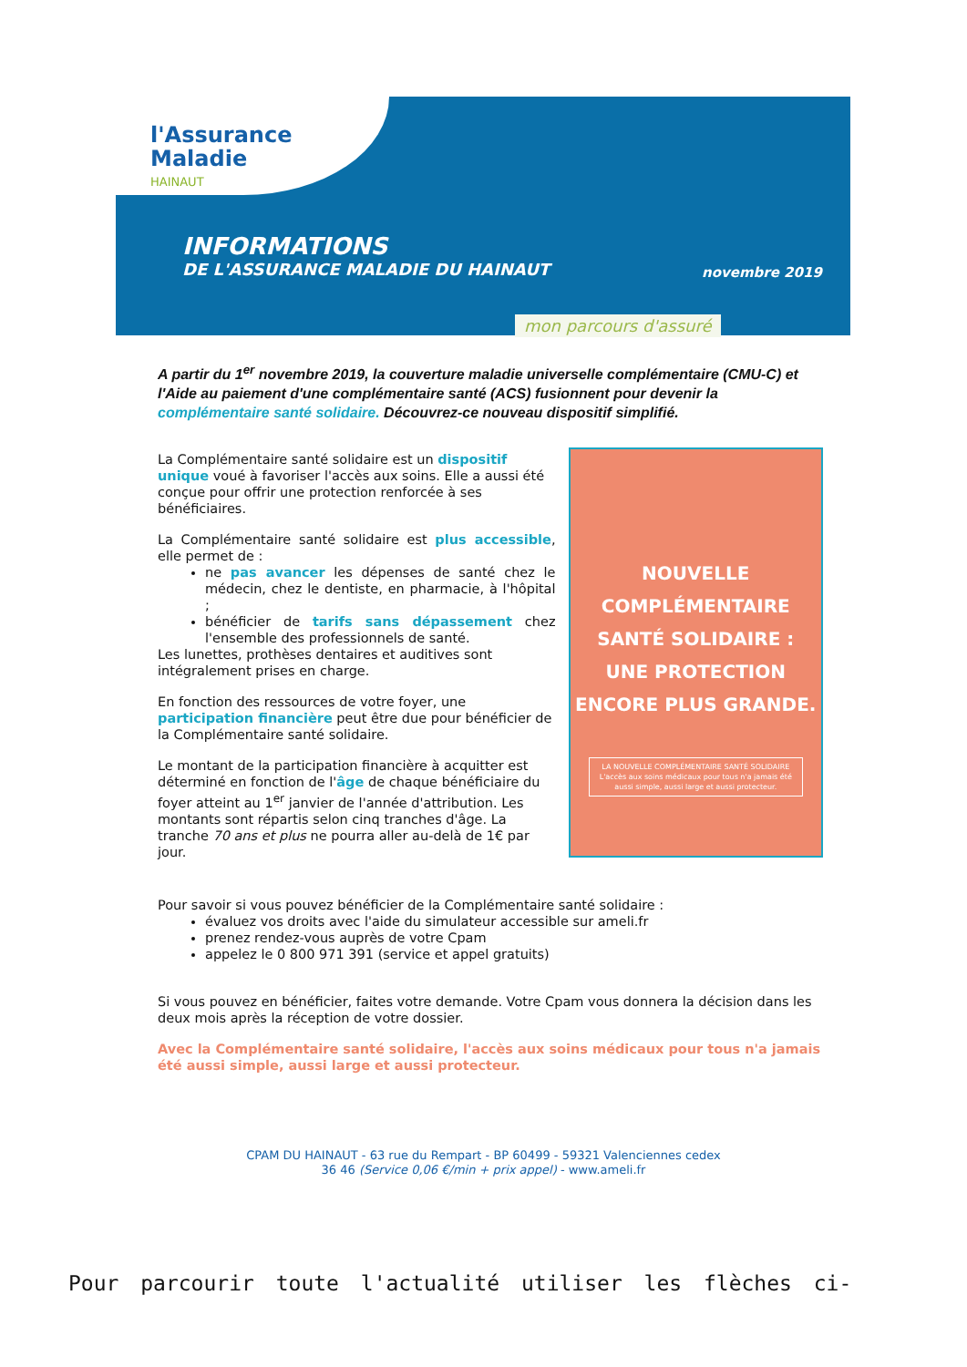l'Assurance
Maladie
HAINAUT
INFORMATIONS
DE L'ASSURANCE MALADIE DU HAINAUT
novembre 2019
mon parcours d'assuré
A partir du 1<sup>er</sup> novembre 2019, la couverture maladie universelle complémentaire (CMU-C) et l'Aide au paiement d'une complémentaire santé (ACS) fusionnent pour devenir la complémentaire santé solidaire. Découvrez-ce nouveau dispositif simplifié.
La Complémentaire santé solidaire est un dispositif unique voué à favoriser l'accès aux soins. Elle a aussi été conçue pour offrir une protection renforcée à ses bénéficiaires.
La Complémentaire santé solidaire est plus accessible, elle permet de :
ne pas avancer les dépenses de santé chez le médecin, chez le dentiste, en pharmacie, à l'hôpital ;
bénéficier de tarifs sans dépassement chez l'ensemble des professionnels de santé.
Les lunettes, prothèses dentaires et auditives sont intégralement prises en charge.
En fonction des ressources de votre foyer, une participation financière peut être due pour bénéficier de la Complémentaire santé solidaire.
Le montant de la participation financière à acquitter est déterminé en fonction de l'âge de chaque bénéficiaire du foyer atteint au 1<sup>er</sup> janvier de l'année d'attribution. Les montants sont répartis selon cinq tranches d'âge. La tranche 70 ans et plus ne pourra aller au-delà de 1€ par jour.
NOUVELLE
COMPLÉMENTAIRE
SANTÉ SOLIDAIRE :
UNE PROTECTION
ENCORE PLUS GRANDE.
LA NOUVELLE COMPLÉMENTAIRE SANTÉ SOLIDAIRE
L'accès aux soins médicaux pour tous n'a jamais été aussi simple, aussi large et aussi protecteur.
Pour savoir si vous pouvez bénéficier de la Complémentaire santé solidaire :
évaluez vos droits avec l'aide du simulateur accessible sur ameli.fr
prenez rendez-vous auprès de votre Cpam
appelez le 0 800 971 391 (service et appel gratuits)
Si vous pouvez en bénéficier, faites votre demande. Votre Cpam vous donnera la décision dans les deux mois après la réception de votre dossier.
Avec la Complémentaire santé solidaire, l'accès aux soins médicaux pour tous n'a jamais été aussi simple, aussi large et aussi protecteur.
CPAM DU HAINAUT - 63 rue du Rempart - BP 60499 - 59321 Valenciennes cedex
36 46 (Service 0,06 €/min + prix appel) - www.ameli.fr
Pour parcourir toute l'actualité utiliser les flèches ci-